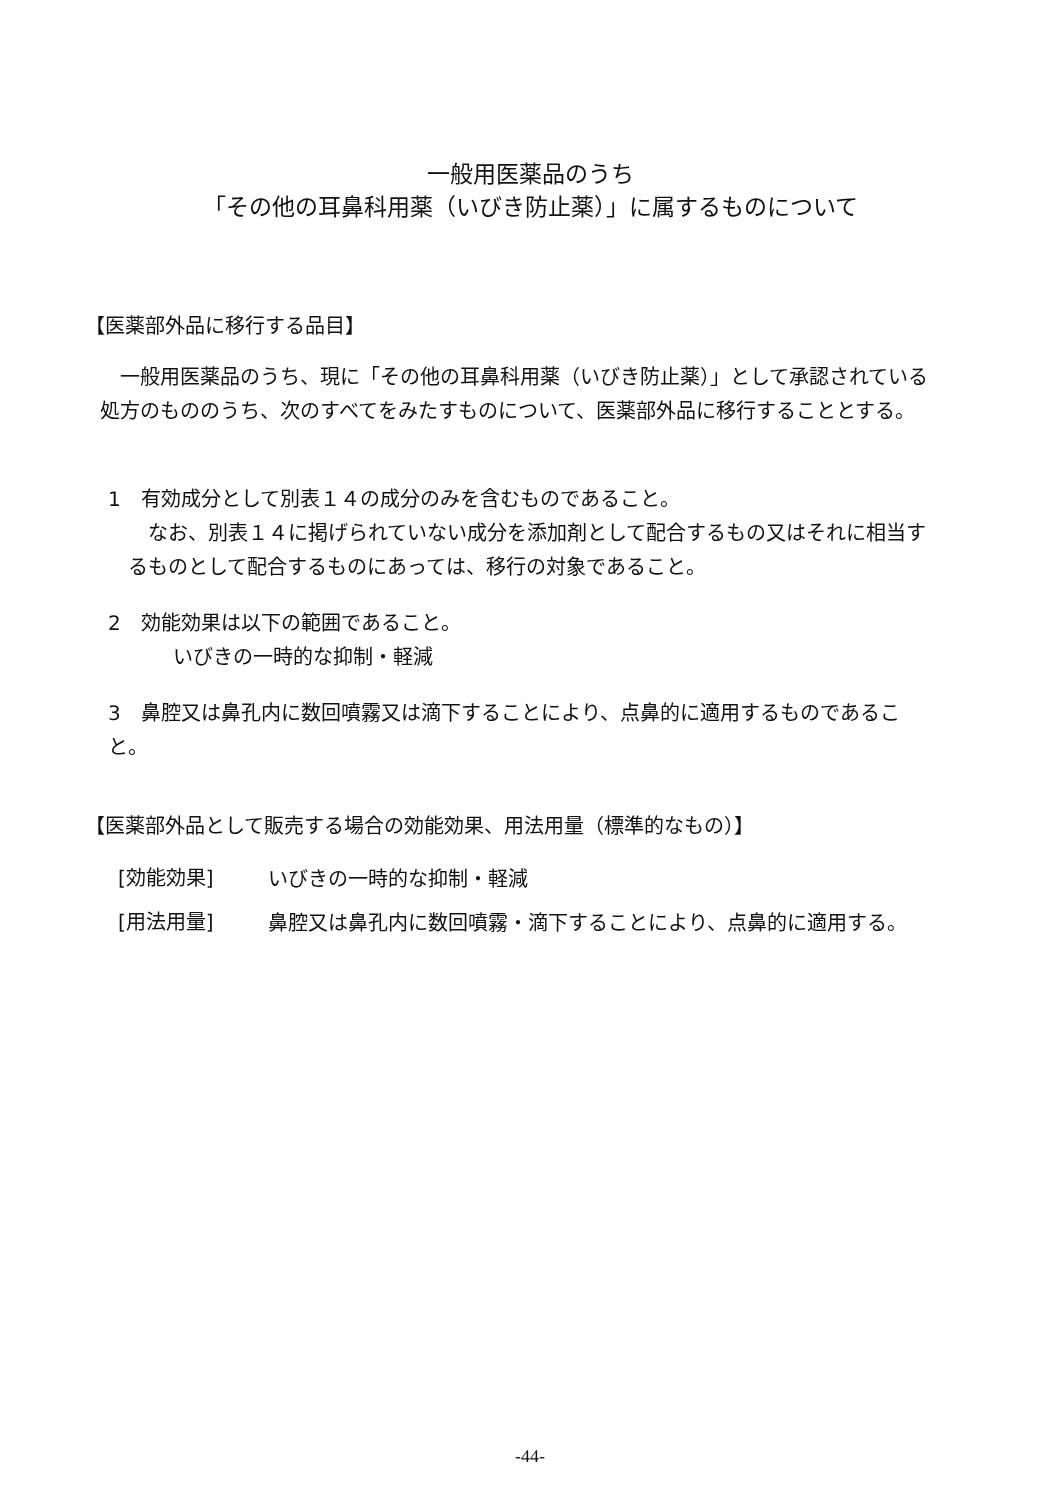一般用医薬品のうち
「その他の耳鼻科用薬（いびき防止薬）」に属するものについて
【医薬部外品に移行する品目】
　一般用医薬品のうち、現に「その他の耳鼻科用薬（いびき防止薬）」として承認されている処方のもののうち、次のすべてをみたすものについて、医薬部外品に移行することとする。
1　有効成分として別表１４の成分のみを含むものであること。
　なお、別表１４に掲げられていない成分を添加剤として配合するもの又はそれに相当するものとして配合するものにあっては、移行の対象であること。
2　効能効果は以下の範囲であること。
いびきの一時的な抑制・軽減
3　鼻腔又は鼻孔内に数回噴霧又は滴下することにより、点鼻的に適用するものであること。
【医薬部外品として販売する場合の効能効果、用法用量（標準的なもの）】
[効能効果]
いびきの一時的な抑制・軽減
[用法用量]
鼻腔又は鼻孔内に数回噴霧・滴下することにより、点鼻的に適用する。
-44-